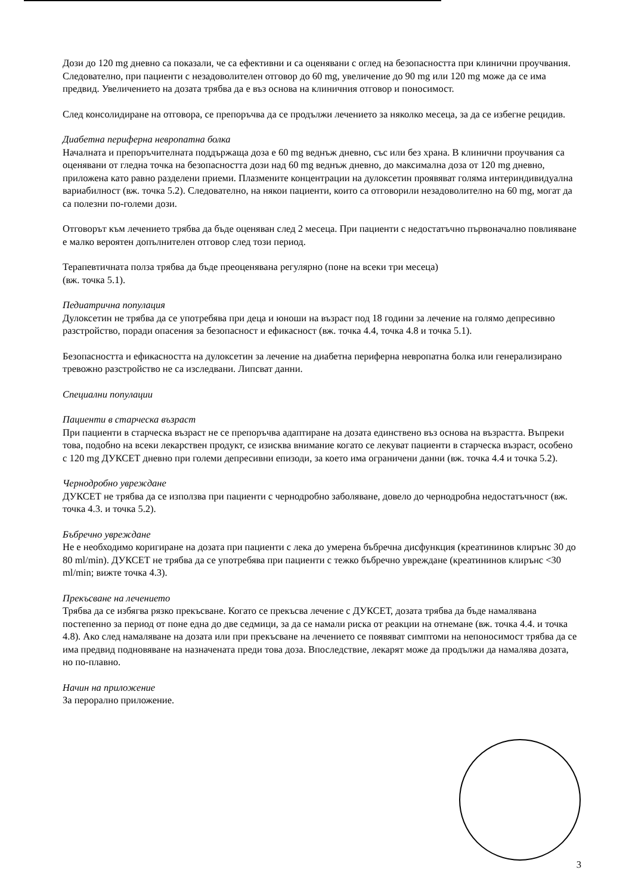Дози до 120 mg дневно са показали, че са ефективни и са оценявани с оглед на безопасността при клинични проучвания. Следователно, при пациенти с незадоволителен отговор до 60 mg, увеличение до 90 mg или 120 mg може да се има предвид. Увеличението на дозата трябва да е въз основа на клиничния отговор и поносимост.
След консолидиране на отговора, се препоръчва да се продължи лечението за няколко месеца, за да се избегне рецидив.
Диабетна периферна невропатна болка
Началната и препоръчителната поддържаща доза е 60 mg веднъж дневно, със или без храна. В клинични проучвания са оценявани от гледна точка на безопасността дози над 60 mg веднъж дневно, до максимална доза от 120 mg дневно, приложена като равно разделени приеми. Плазмените концентрации на дулоксетин проявяват голяма интериндивидуална вариабилност (вж. точка 5.2). Следователно, на някои пациенти, които са отговорили незадоволително на 60 mg, могат да са полезни по-големи дози.
Отговорът към лечението трябва да бъде оценяван след 2 месеца. При пациенти с недостатъчно първоначално повлияване е малко вероятен допълнителен отговор след този период.
Терапевтичната полза трябва да бъде преоценявана регулярно (поне на всеки три месеца)
(вж. точка 5.1).
Педиатрична популация
Дулоксетин не трябва да се употребява при деца и юноши на възраст под 18 години за лечение на голямо депресивно разстройство, поради опасения за безопасност и ефикасност (вж. точка 4.4, точка 4.8 и точка 5.1).
Безопасността и ефикасността на дулоксетин за лечение на диабетна периферна невропатна болка или генерализирано тревожно разстройство не са изследвани. Липсват данни.
Специални популации
Пациенти в старческа възраст
При пациенти в старческа възраст не се препоръчва адаптиране на дозата единствено въз основа на възрастта. Въпреки това, подобно на всеки лекарствен продукт, се изисква внимание когато се лекуват пациенти в старческа възраст, особено с 120 mg ДУКСЕТ дневно при големи депресивни епизоди, за което има ограничени данни (вж. точка 4.4 и точка 5.2).
Чернодробно увреждане
ДУКСЕТ не трябва да се използва при пациенти с чернодробно заболяване, довело до чернодробна недостатъчност (вж. точка 4.3. и точка 5.2).
Бъбречно увреждане
Не е необходимо коригиране на дозата при пациенти с лека до умерена бъбречна дисфункция (креатининов клирънс 30 до 80 ml/min). ДУКСЕТ не трябва да се употребява при пациенти с тежко бъбречно увреждане (креатининов клирънс <30 ml/min; вижте точка 4.3).
Прекъсване на лечението
Трябва да се избягва рязко прекъсване. Когато се прекъсва лечение с ДУКСЕТ, дозата трябва да бъде намалявана постепенно за период от поне една до две седмици, за да се намали риска от реакции на отнемане (вж. точка 4.4. и точка 4.8). Ако след намаляване на дозата или при прекъсване на лечението се появяват симптоми на непоносимост трябва да се има предвид подновяване на назначената преди това доза. Впоследствие, лекарят може да продължи да намалява дозата, но по-плавно.
Начин на приложение
За перорално приложение.
3